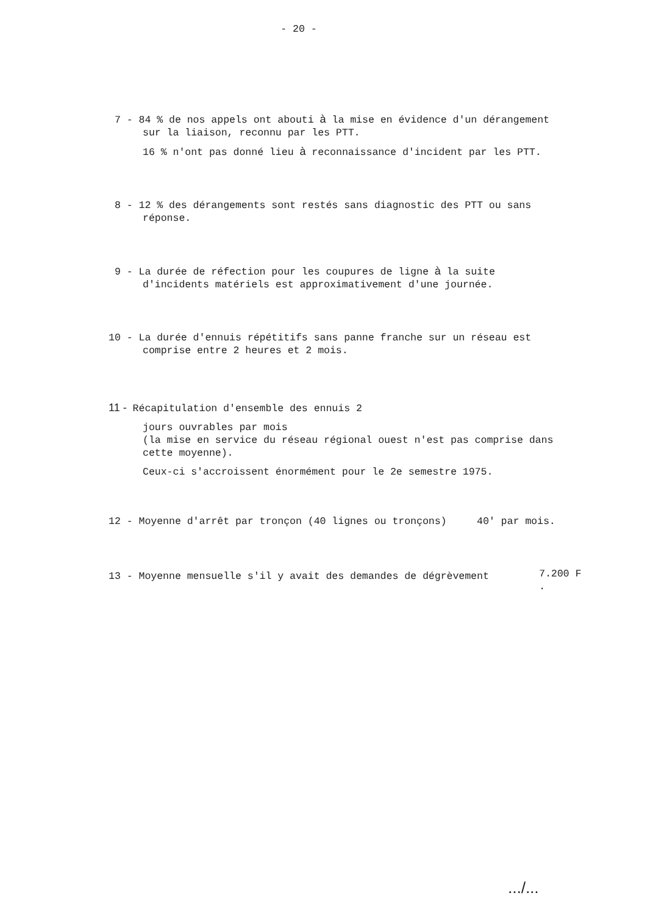- 20 -
7 - 84 % de nos appels ont abouti à la mise en évidence d'un dérangement
sur la liaison, reconnu par les PTT.
16 % n'ont pas donné lieu à reconnaissance d'incident par les PTT.
8 - 12 % des dérangements sont restés sans diagnostic des PTT ou sans
réponse.
9 - La durée de réfection pour les coupures de ligne à la suite
d'incidents matériels est approximativement d'une journée.
10 - La durée d'ennuis répétitifs sans panne franche sur un réseau est
comprise entre 2 heures et 2 mois.
11 - Récapitulation d'ensemble des ennuis 2
jours ouvrables par mois
(la mise en service du réseau régional ouest n'est pas comprise dans
cette moyenne).
Ceux-ci s'accroissent énormément pour le 2e semestre 1975.
12 - Moyenne d'arrêt par tronçon (40 lignes ou tronçons) 40' par mois.
13 - Moyenne mensuelle s'il y avait des demandes de dégrèvement
7.200 F
.
.../...